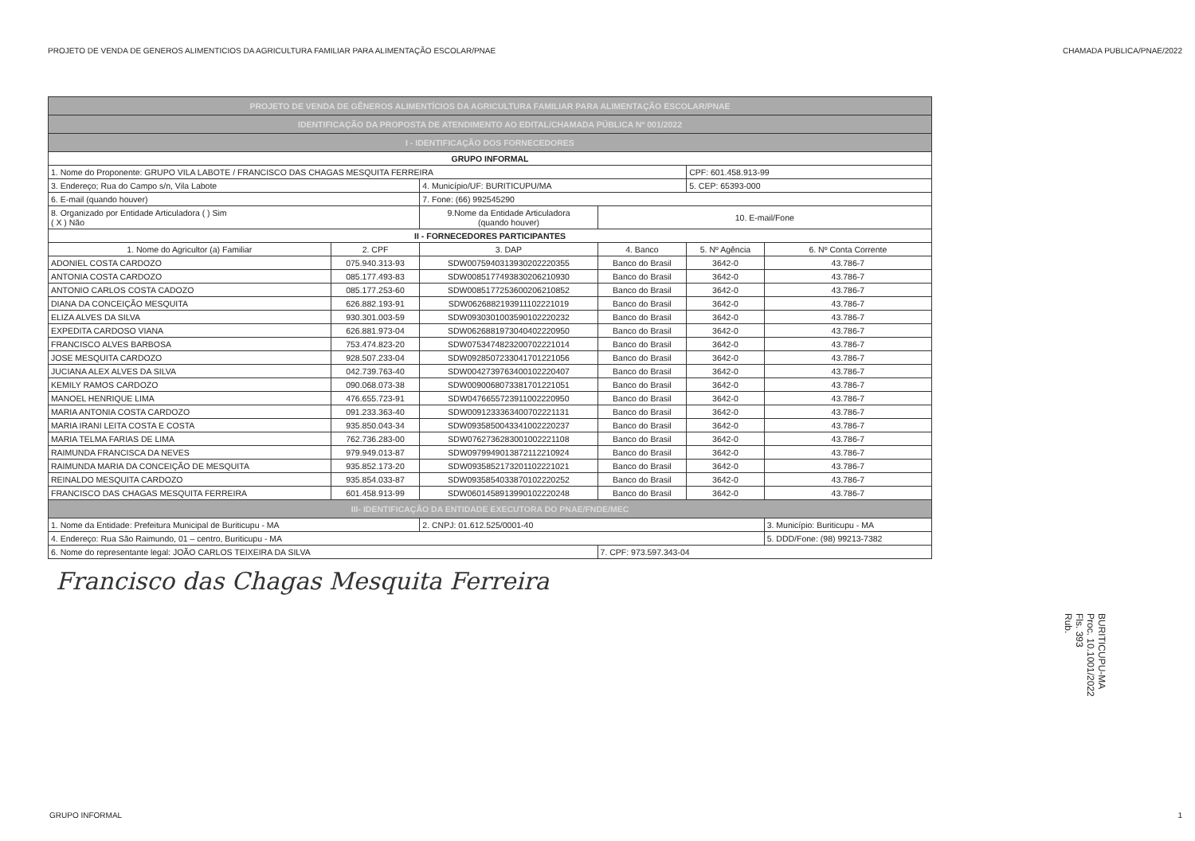PROJETO DE VENDA DE GENEROS ALIMENTICIOS DA AGRICULTURA FAMILIAR PARA ALIMENTAÇÃO ESCOLAR/PNAE CHAMADA PUBLICA/PNAE/2022
| PROJETO DE VENDA DE GÊNEROS ALIMENTÍCIOS DA AGRICULTURA FAMILIAR PARA ALIMENTAÇÃO ESCOLAR/PNAE | | | | | |
| IDENTIFICAÇÃO DA PROPOSTA DE ATENDIMENTO AO EDITAL/CHAMADA PÚBLICA Nº 001/2022 | | | | | |
| I - IDENTIFICAÇÃO DOS FORNECEDORES | | | | | |
| GRUPO INFORMAL | | | | | |
| 1. Nome do Proponente: GRUPO VILA LABOTE / FRANCISCO DAS CHAGAS MESQUITA FERREIRA | | | | CPF: 601.458.913-99 | |
| 3. Endereço; Rua do Campo s/n, Vila Labote | | 4. Município/UF: BURITICUPU/MA | | 5. CEP: 65393-000 | |
| 6. E-mail (quando houver) | | 7. Fone: (66) 992545290 | | | |
| 8. Organizado por Entidade Articuladora ( ) Sim ( X ) Não | | 9.Nome da Entidade Articuladora (quando houver) | 10. E-mail/Fone | | |
| II - FORNECEDORES PARTICIPANTES | | | | | |
| 1. Nome do Agricultor (a) Familiar | 2. CPF | 3. DAP | 4. Banco | 5. Nº Agência | 6. Nº Conta Corrente |
| ADONIEL COSTA CARDOZO | 075.940.313-93 | SDW0075940313930202220355 | Banco do Brasil | 3642-0 | 43.786-7 |
| ANTONIA COSTA CARDOZO | 085.177.493-83 | SDW0085177493830206210930 | Banco do Brasil | 3642-0 | 43.786-7 |
| ANTONIO CARLOS COSTA CADOZO | 085.177.253-60 | SDW0085177253600206210852 | Banco do Brasil | 3642-0 | 43.786-7 |
| DIANA DA CONCEIÇÃO MESQUITA | 626.882.193-91 | SDW0626882193911102221019 | Banco do Brasil | 3642-0 | 43.786-7 |
| ELIZA ALVES DA SILVA | 930.301.003-59 | SDW0930301003590102220232 | Banco do Brasil | 3642-0 | 43.786-7 |
| EXPEDITA CARDOSO VIANA | 626.881.973-04 | SDW0626881973040402220950 | Banco do Brasil | 3642-0 | 43.786-7 |
| FRANCISCO ALVES BARBOSA | 753.474.823-20 | SDW0753474823200702221014 | Banco do Brasil | 3642-0 | 43.786-7 |
| JOSE MESQUITA CARDOZO | 928.507.233-04 | SDW0928507233041701221056 | Banco do Brasil | 3642-0 | 43.786-7 |
| JUCIANA ALEX ALVES DA SILVA | 042.739.763-40 | SDW0042739763400102220407 | Banco do Brasil | 3642-0 | 43.786-7 |
| KEMILY RAMOS CARDOZO | 090.068.073-38 | SDW0090068073381701221051 | Banco do Brasil | 3642-0 | 43.786-7 |
| MANOEL HENRIQUE LIMA | 476.655.723-91 | SDW0476655723911002220950 | Banco do Brasil | 3642-0 | 43.786-7 |
| MARIA ANTONIA COSTA CARDOZO | 091.233.363-40 | SDW0091233363400702221131 | Banco do Brasil | 3642-0 | 43.786-7 |
| MARIA IRANI LEITA COSTA E COSTA | 935.850.043-34 | SDW0935850043341002220237 | Banco do Brasil | 3642-0 | 43.786-7 |
| MARIA TELMA FARIAS DE LIMA | 762.736.283-00 | SDW0762736283001002221108 | Banco do Brasil | 3642-0 | 43.786-7 |
| RAIMUNDA FRANCISCA DA NEVES | 979.949.013-87 | SDW0979949013872112210924 | Banco do Brasil | 3642-0 | 43.786-7 |
| RAIMUNDA MARIA DA CONCEIÇÃO DE MESQUITA | 935.852.173-20 | SDW0935852173201102221021 | Banco do Brasil | 3642-0 | 43.786-7 |
| REINALDO MESQUITA CARDOZO | 935.854.033-87 | SDW0935854033870102220252 | Banco do Brasil | 3642-0 | 43.786-7 |
| FRANCISCO DAS CHAGAS MESQUITA FERREIRA | 601.458.913-99 | SDW0601458913990102220248 | Banco do Brasil | 3642-0 | 43.786-7 |
| III- IDENTIFICAÇÃO DA ENTIDADE EXECUTORA DO PNAE/FNDE/MEC | | | | | |
| 1. Nome da Entidade: Prefeitura Municipal de Buriticupu - MA | | 2. CNPJ: 01.612.525/0001-40 | | | 3. Município: Buriticupu - MA |
| 4. Endereço: Rua São Raimundo, 01 – centro, Buriticupu - MA | | | | | 5. DDD/Fone: (98) 99213-7382 |
| 6. Nome do representante legal: JOÃO CARLOS TEIXEIRA DA SILVA | | | 7. CPF: 973.597.343-04 | | |
Francisco das Chagas Mesquita Ferreira
BURITICUPU-MA
Proc. 10.1001/2022
Fls. 393
Rub.
GRUPO INFORMAL 1